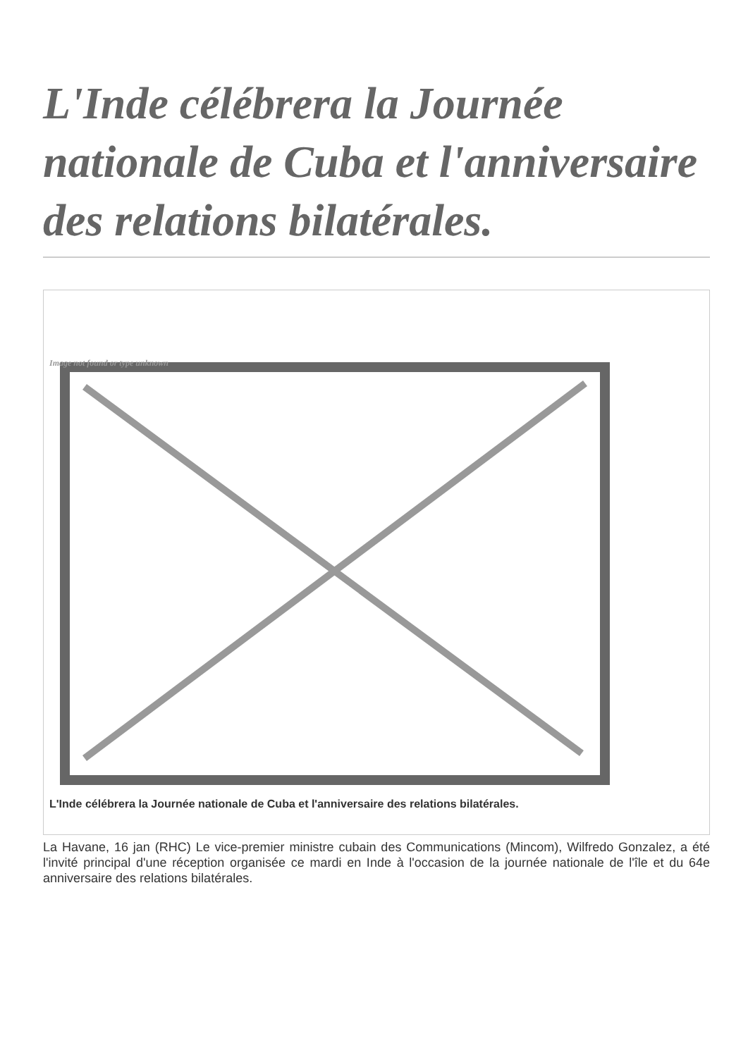L'Inde célébrera la Journée nationale de Cuba et l'anniversaire des relations bilatérales.
Image not found or type unknown
L'Inde célébrera la Journée nationale de Cuba et l'anniversaire des relations bilatérales.
La Havane, 16 jan (RHC) Le vice-premier ministre cubain des Communications (Mincom), Wilfredo Gonzalez, a été l'invité principal d'une réception organisée ce mardi en Inde à l'occasion de la journée nationale de l'île et du 64e anniversaire des relations bilatérales.